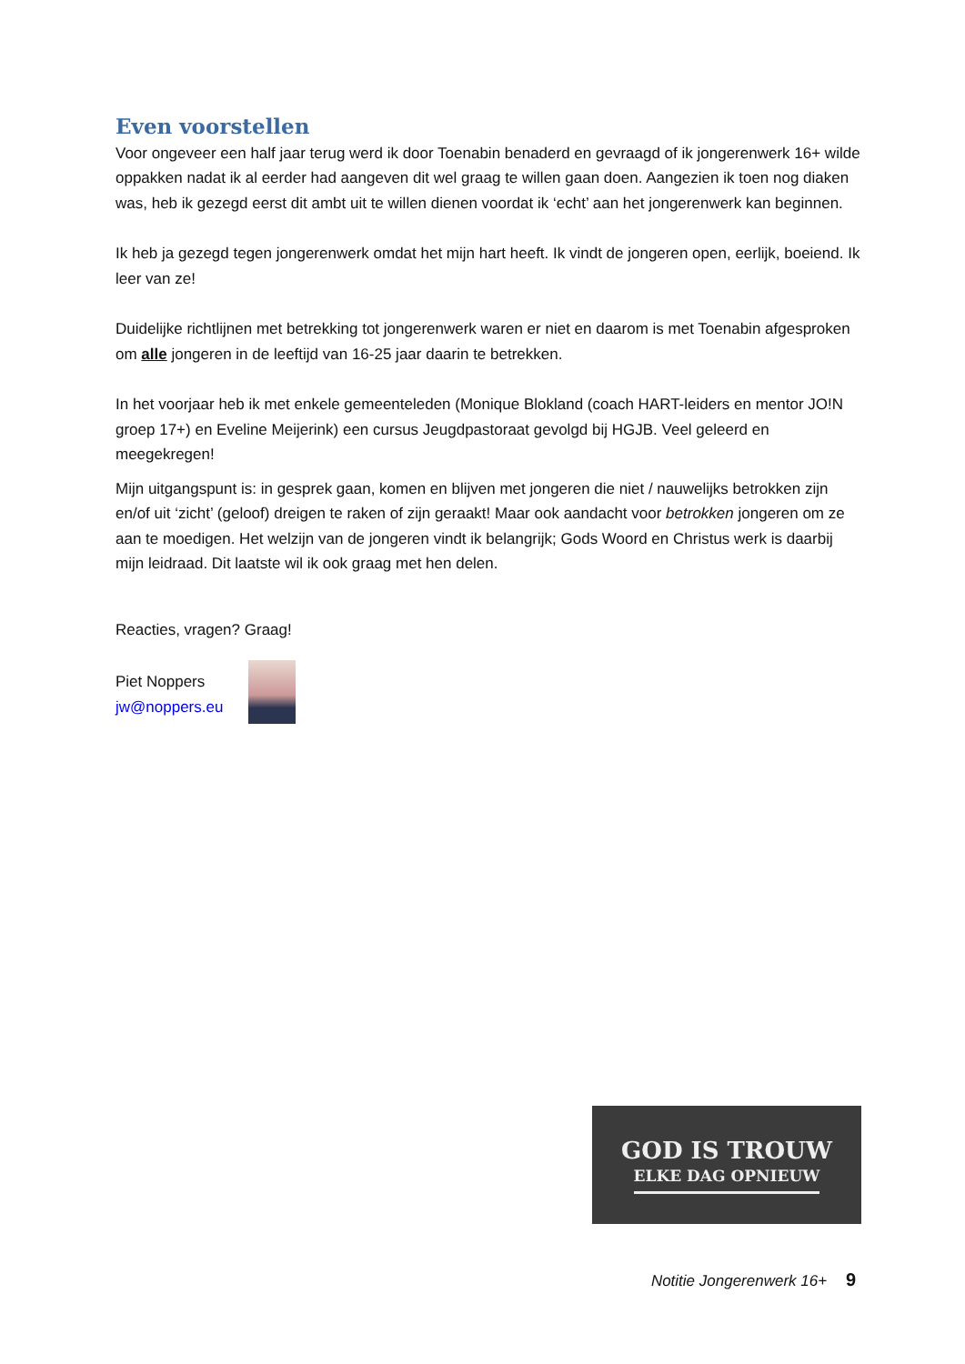Even voorstellen
Voor ongeveer een half jaar terug werd ik door Toenabin benaderd en gevraagd of ik jongerenwerk 16+ wilde oppakken nadat ik al eerder had aangeven dit wel graag te willen gaan doen. Aangezien ik toen nog diaken was, heb ik gezegd eerst dit ambt uit te willen dienen voordat ik ‘echt’ aan het jongerenwerk kan beginnen.
Ik heb ja gezegd tegen jongerenwerk omdat het mijn hart heeft. Ik vindt de jongeren open, eerlijk, boeiend. Ik leer van ze!
Duidelijke richtlijnen met betrekking tot jongerenwerk waren er niet en daarom is met Toenabin afgesproken om alle jongeren in de leeftijd van 16-25 jaar daarin te betrekken.
In het voorjaar heb ik met enkele gemeenteleden (Monique Blokland (coach HART-leiders en mentor JO!N groep 17+) en Eveline Meijerink) een cursus Jeugdpastoraat gevolgd bij HGJB. Veel geleerd en meegekregen!
Mijn uitgangspunt is: in gesprek gaan, komen en blijven met jongeren die niet / nauwelijks betrokken zijn en/of uit ‘zicht’ (geloof) dreigen te raken of zijn geraakt! Maar ook aandacht voor betrokken jongeren om ze aan te moedigen. Het welzijn van de jongeren vindt ik belangrijk; Gods Woord en Christus werk is daarbij mijn leidraad. Dit laatste wil ik ook graag met hen delen.
Reacties, vragen? Graag!
Piet Noppers
jw@noppers.eu
GOD IS TROUW
ELKE DAG OPNIEUW
Notitie Jongerenwerk 16+ 9